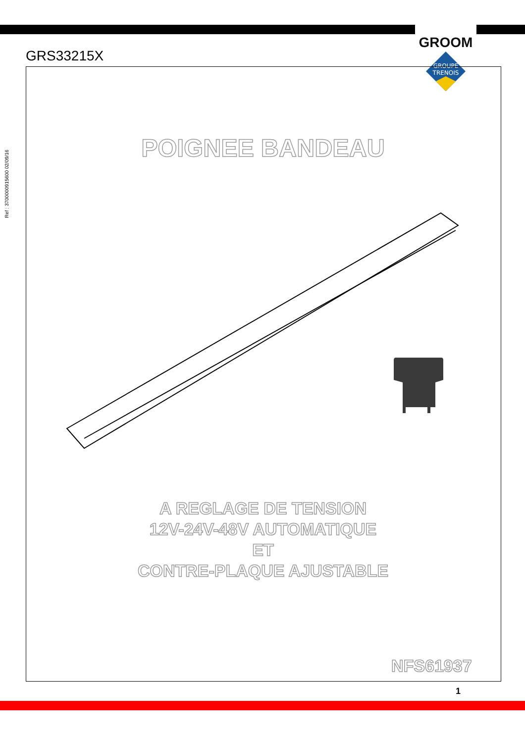GROOM
GROUPE
TRENOIS
GRS33215X
Ref : 3700000915600 02/09/16
POIGNEE BANDEAU
A REGLAGE DE TENSION
12V-24V-48V AUTOMATIQUE
ET
CONTRE-PLAQUE AJUSTABLE
NFS61937
1